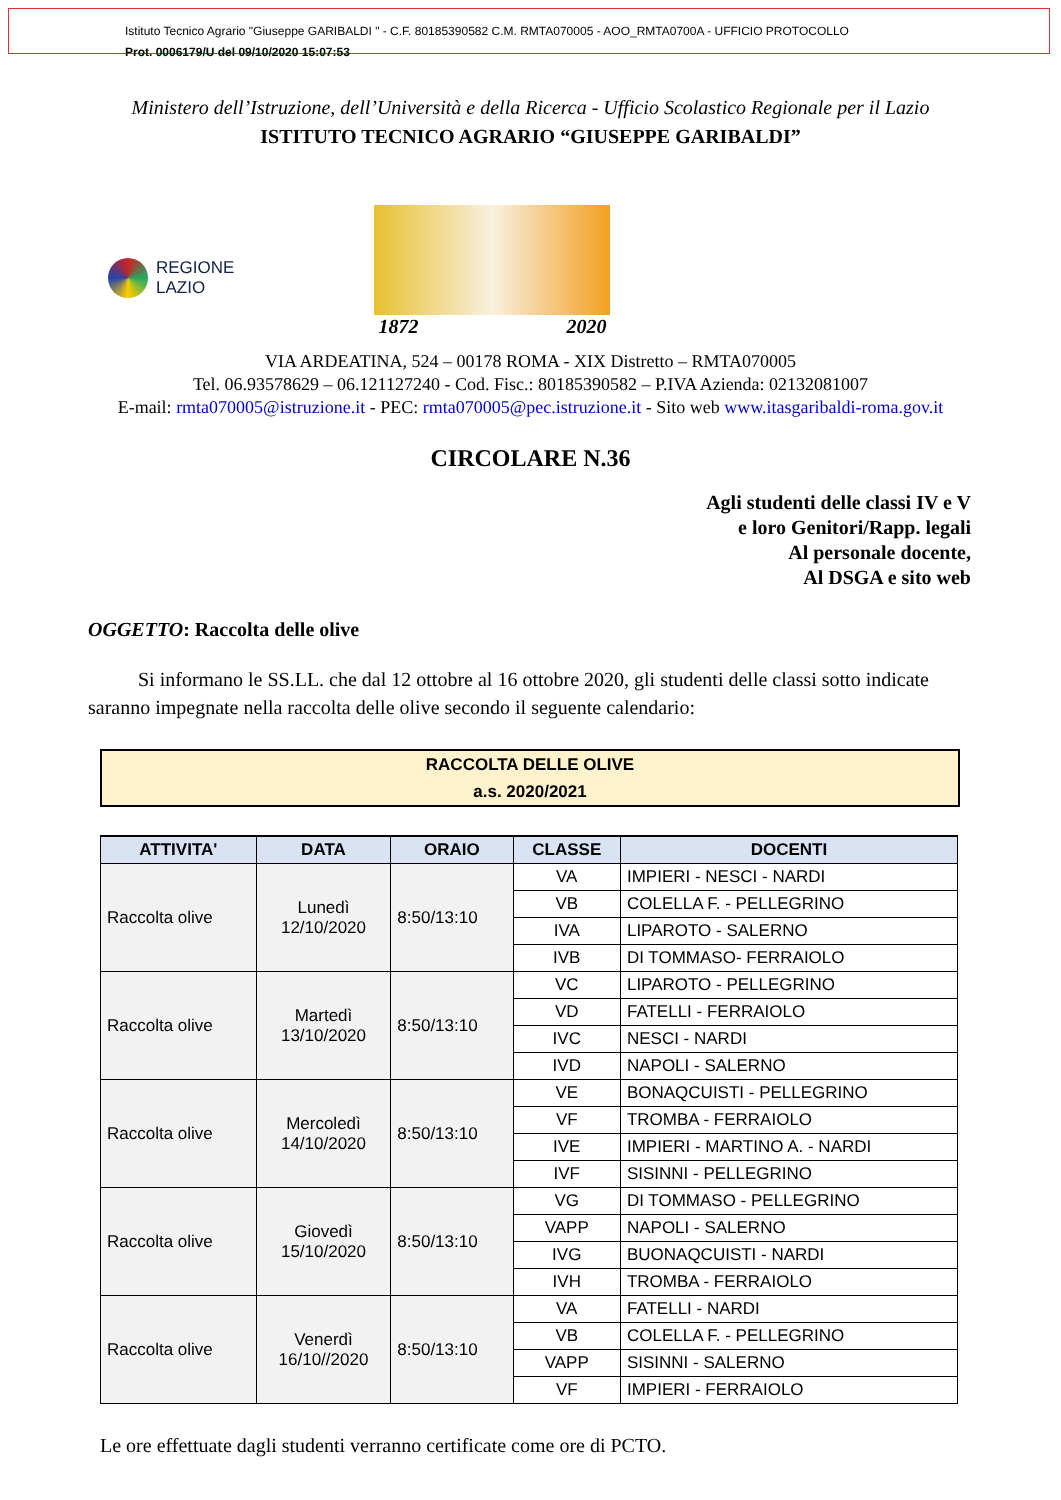Istituto Tecnico Agrario "Giuseppe GARIBALDI " - C.F. 80185390582 C.M. RMTA070005 - AOO_RMTA0700A - UFFICIO PROTOCOLLO
Prot. 0006179/U del 09/10/2020 15:07:53
Ministero dell’Istruzione, dell’Università e della Ricerca - Ufficio Scolastico Regionale per il Lazio
ISTITUTO TECNICO AGRARIO “GIUSEPPE GARIBALDI”
REGIONE
LAZIO
1872 2020
VIA ARDEATINA, 524 – 00178 ROMA - XIX Distretto – RMTA070005
Tel. 06.93578629 – 06.121127240 - Cod. Fisc.: 80185390582 – P.IVA Azienda: 02132081007
E-mail: rmta070005@istruzione.it - PEC: rmta070005@pec.istruzione.it - Sito web www.itasgaribaldi-roma.gov.it
CIRCOLARE N.36
Agli studenti delle classi IV e V
e loro Genitori/Rapp. legali
Al personale docente,
Al DSGA e sito web
OGGETTO: Raccolta delle olive
Si informano le SS.LL. che dal 12 ottobre al 16 ottobre 2020, gli studenti delle classi sotto indicate saranno impegnate nella raccolta delle olive secondo il seguente calendario:
RACCOLTA DELLE OLIVE
a.s. 2020/2021
| ATTIVITA' | DATA | ORAIO | CLASSE | DOCENTI |
| --- | --- | --- | --- | --- |
| Raccolta olive | Lunedì 12/10/2020 | 8:50/13:10 | VA | IMPIERI - NESCI - NARDI |
| | | | VB | COLELLA F. - PELLEGRINO |
| | | | IVA | LIPAROTO - SALERNO |
| | | | IVB | DI TOMMASO- FERRAIOLO |
| Raccolta olive | Martedì 13/10/2020 | 8:50/13:10 | VC | LIPAROTO - PELLEGRINO |
| | | | VD | FATELLI - FERRAIOLO |
| | | | IVC | NESCI - NARDI |
| | | | IVD | NAPOLI - SALERNO |
| Raccolta olive | Mercoledì 14/10/2020 | 8:50/13:10 | VE | BONAQCUISTI - PELLEGRINO |
| | | | VF | TROMBA - FERRAIOLO |
| | | | IVE | IMPIERI - MARTINO A. - NARDI |
| | | | IVF | SISINNI - PELLEGRINO |
| Raccolta olive | Giovedì 15/10/2020 | 8:50/13:10 | VG | DI TOMMASO - PELLEGRINO |
| | | | VAPP | NAPOLI - SALERNO |
| | | | IVG | BUONAQCUISTI - NARDI |
| | | | IVH | TROMBA - FERRAIOLO |
| Raccolta olive | Venerdì 16/10//2020 | 8:50/13:10 | VA | FATELLI - NARDI |
| | | | VB | COLELLA F. - PELLEGRINO |
| | | | VAPP | SISINNI - SALERNO |
| | | | VF | IMPIERI - FERRAIOLO |
Le ore effettuate dagli studenti verranno certificate come ore di PCTO.